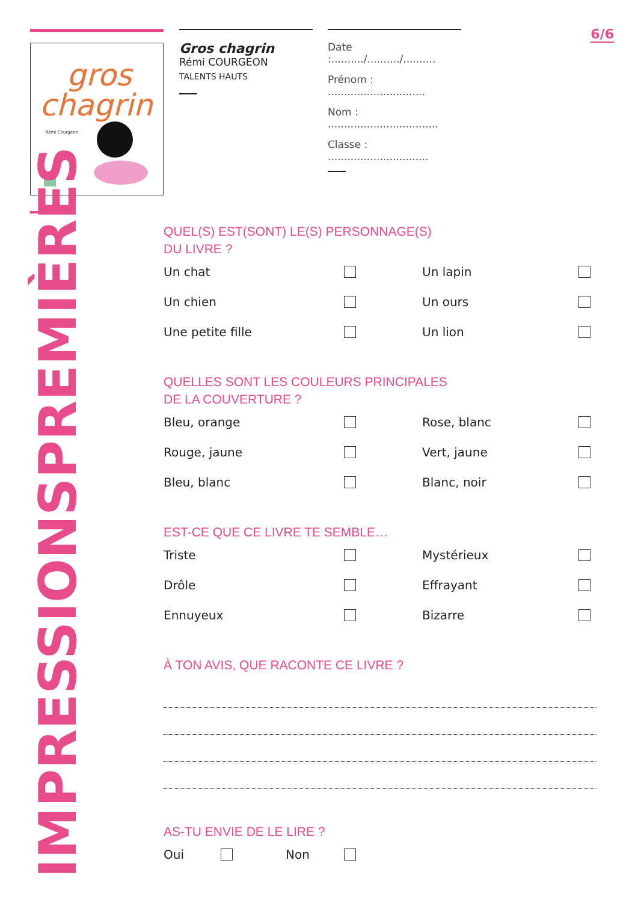6/6
gros
chagrin
Rémi Courgeon
Gros chagrin
Rémi COURGEON
TALENTS HAUTS
Date :........../........../..........
Prénom : ..............................
Nom : ..................................
Classe : ...............................
PREMIÈRES
IMPRESSIONS
QUEL(S) EST(SONT) LE(S) PERSONNAGE(S)
DU LIVRE ?
Un chat
Un lapin
Un chien
Un ours
Une petite fille
Un lion
QUELLES SONT LES COULEURS PRINCIPALES
DE LA COUVERTURE ?
Bleu, orange
Rose, blanc
Rouge, jaune
Vert, jaune
Bleu, blanc
Blanc, noir
EST-CE QUE CE LIVRE TE SEMBLE…
Triste
Mystérieux
Drôle
Effrayant
Ennuyeux
Bizarre
À TON AVIS, QUE RACONTE CE LIVRE ?
AS-TU ENVIE DE LE LIRE ?
Oui Non